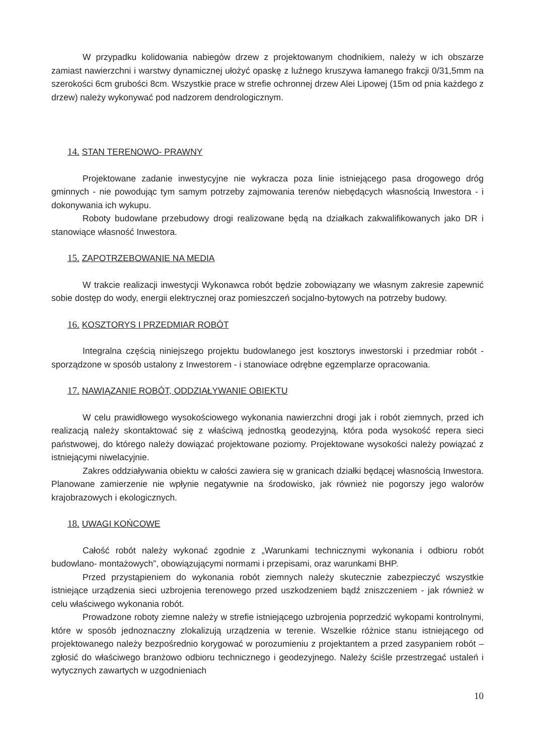W przypadku kolidowania nabiegów drzew z projektowanym chodnikiem, należy w ich obszarze zamiast nawierzchni i warstwy dynamicznej ułożyć opaskę z luźnego kruszywa łamanego frakcji 0/31,5mm na szerokości 6cm grubości 8cm. Wszystkie prace w strefie ochronnej drzew Alei Lipowej (15m od pnia każdego z drzew) należy wykonywać pod nadzorem dendrologicznym.
14. STAN TERENOWO- PRAWNY
Projektowane zadanie inwestycyjne nie wykracza poza linie istniejącego pasa drogowego dróg gminnych - nie powodując tym samym potrzeby zajmowania terenów niebędących własnością Inwestora - i dokonywania ich wykupu.
Roboty budowlane przebudowy drogi realizowane będą na działkach zakwalifikowanych jako DR i stanowiące własność Inwestora.
15. ZAPOTRZEBOWANIE NA MEDIA
W trakcie realizacji inwestycji Wykonawca robót będzie zobowiązany we własnym zakresie zapewnić sobie dostęp do wody, energii elektrycznej oraz pomieszczeń socjalno-bytowych na potrzeby budowy.
16. KOSZTORYS I PRZEDMIAR ROBÓT
Integralna częścią niniejszego projektu budowlanego jest kosztorys inwestorski i przedmiar robót - sporządzone w sposób ustalony z Inwestorem - i stanowiace odrębne egzemplarze opracowania.
17. NAWIĄZANIE ROBÓT, ODDZIAŁYWANIE OBIEKTU
W celu prawidłowego wysokościowego wykonania nawierzchni drogi jak i robót ziemnych, przed ich realizacją należy skontaktować się z właściwą jednostką geodezyjną, która poda wysokość repera sieci państwowej, do którego należy dowiązać projektowane poziomy. Projektowane wysokości należy powiązać z istniejącymi niwelacyjnie.
Zakres oddziaływania obiektu w całości zawiera się w granicach działki będącej własnością Inwestora. Planowane zamierzenie nie wpłynie negatywnie na środowisko, jak również nie pogorszy jego walorów krajobrazowych i ekologicznych.
18. UWAGI KOŃCOWE
Całość robót należy wykonać zgodnie z „Warunkami technicznymi wykonania i odbioru robót budowlano- montażowych”, obowiązującymi normami i przepisami, oraz warunkami BHP.
Przed przystąpieniem do wykonania robót ziemnych należy skutecznie zabezpieczyć wszystkie istniejące urządzenia sieci uzbrojenia terenowego przed uszkodzeniem bądź zniszczeniem - jak również w celu właściwego wykonania robót.
Prowadzone roboty ziemne należy w strefie istniejącego uzbrojenia poprzedzić wykopami kontrolnymi, które w sposób jednoznaczny zlokalizują urządzenia w terenie. Wszelkie różnice stanu istniejącego od projektowanego należy bezpośrednio korygować w porozumieniu z projektantem a przed zasypaniem robót – zgłosić do właściwego branżowo odbioru technicznego i geodezyjnego. Należy ściśle przestrzegać ustaleń i wytycznych zawartych w uzgodnieniach
10